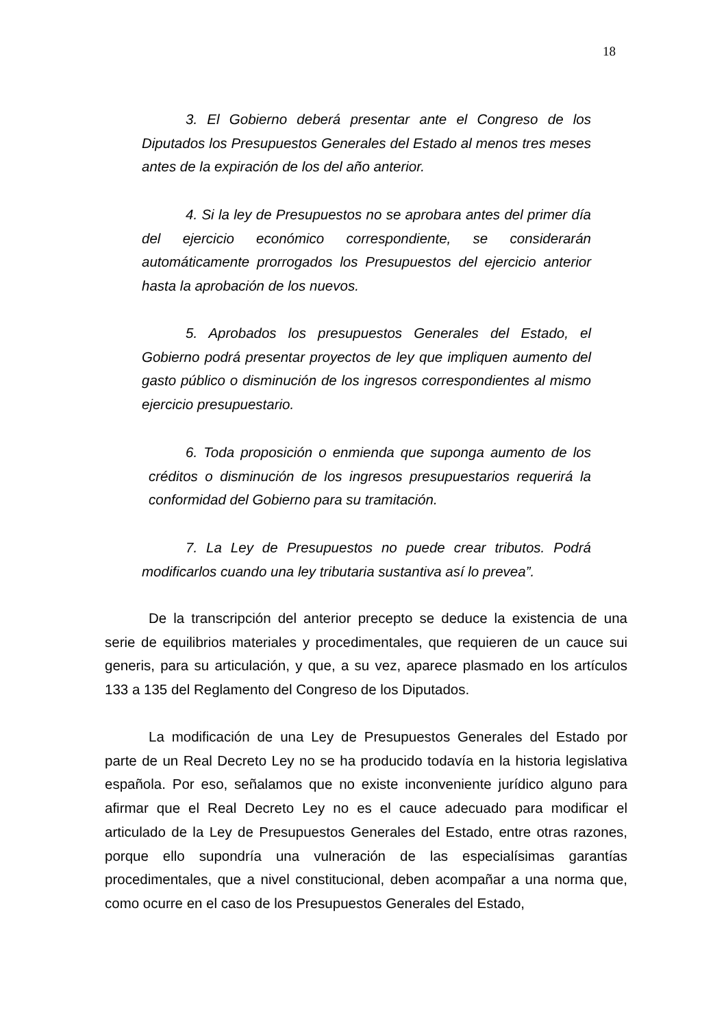18
3. El Gobierno deberá presentar ante el Congreso de los Diputados los Presupuestos Generales del Estado al menos tres meses antes de la expiración de los del año anterior.
4. Si la ley de Presupuestos no se aprobara antes del primer día del ejercicio económico correspondiente, se considerarán automáticamente prorrogados los Presupuestos del ejercicio anterior hasta la aprobación de los nuevos.
5. Aprobados los presupuestos Generales del Estado, el Gobierno podrá presentar proyectos de ley que impliquen aumento del gasto público o disminución de los ingresos correspondientes al mismo ejercicio presupuestario.
6. Toda proposición o enmienda que suponga aumento de los créditos o disminución de los ingresos presupuestarios requerirá la conformidad del Gobierno para su tramitación.
7. La Ley de Presupuestos no puede crear tributos. Podrá modificarlos cuando una ley tributaria sustantiva así lo prevea”.
De la transcripción del anterior precepto se deduce la existencia de una serie de equilibrios materiales y procedimentales, que requieren de un cauce sui generis, para su articulación, y que, a su vez, aparece plasmado en los artículos 133 a 135 del Reglamento del Congreso de los Diputados.
La modificación de una Ley de Presupuestos Generales del Estado por parte de un Real Decreto Ley no se ha producido todavía en la historia legislativa española. Por eso, señalamos que no existe inconveniente jurídico alguno para afirmar que el Real Decreto Ley no es el cauce adecuado para modificar el articulado de la Ley de Presupuestos Generales del Estado, entre otras razones, porque ello supondría una vulneración de las especialísimas garantías procedimentales, que a nivel constitucional, deben acompañar a una norma que, como ocurre en el caso de los Presupuestos Generales del Estado,